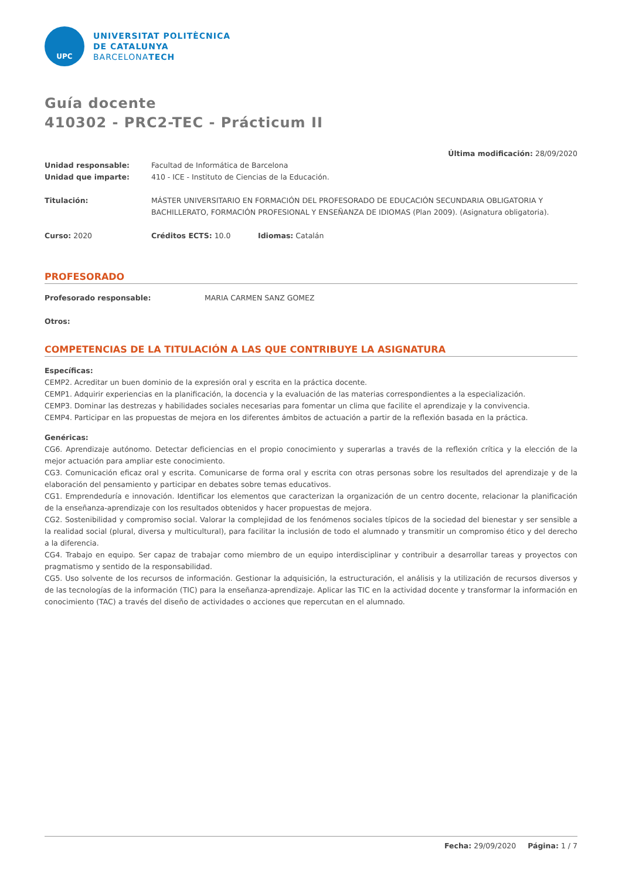UPC
UNIVERSITAT POLITÈCNICA
DE CATALUNYA
BARCELONATECH
Guía docente
410302 - PRC2-TEC - Prácticum II
Última modificación: 28/09/2020
Unidad responsable: Facultad de Informática de Barcelona
Unidad que imparte: 410 - ICE - Instituto de Ciencias de la Educación.
Titulación: MÁSTER UNIVERSITARIO EN FORMACIÓN DEL PROFESORADO DE EDUCACIÓN SECUNDARIA OBLIGATORIA Y BACHILLERATO, FORMACIÓN PROFESIONAL Y ENSEÑANZA DE IDIOMAS (Plan 2009). (Asignatura obligatoria).
Curso: 2020 Créditos ECTS: 10.0 Idiomas: Catalán
PROFESORADO
Profesorado responsable: MARIA CARMEN SANZ GOMEZ
Otros:
COMPETENCIAS DE LA TITULACIÓN A LAS QUE CONTRIBUYE LA ASIGNATURA
Específicas:
CEMP2. Acreditar un buen dominio de la expresión oral y escrita en la práctica docente.
CEMP1. Adquirir experiencias en la planificación, la docencia y la evaluación de las materias correspondientes a la especialización.
CEMP3. Dominar las destrezas y habilidades sociales necesarias para fomentar un clima que facilite el aprendizaje y la convivencia.
CEMP4. Participar en las propuestas de mejora en los diferentes ámbitos de actuación a partir de la reflexión basada en la práctica.
Genéricas:
CG6. Aprendizaje autónomo. Detectar deficiencias en el propio conocimiento y superarlas a través de la reflexión crítica y la elección de la mejor actuación para ampliar este conocimiento.
CG3. Comunicación eficaz oral y escrita. Comunicarse de forma oral y escrita con otras personas sobre los resultados del aprendizaje y de la elaboración del pensamiento y participar en debates sobre temas educativos.
CG1. Emprendeduría e innovación. Identificar los elementos que caracterizan la organización de un centro docente, relacionar la planificación de la enseñanza-aprendizaje con los resultados obtenidos y hacer propuestas de mejora.
CG2. Sostenibilidad y compromiso social. Valorar la complejidad de los fenómenos sociales típicos de la sociedad del bienestar y ser sensible a la realidad social (plural, diversa y multicultural), para facilitar la inclusión de todo el alumnado y transmitir un compromiso ético y del derecho a la diferencia.
CG4. Trabajo en equipo. Ser capaz de trabajar como miembro de un equipo interdisciplinar y contribuir a desarrollar tareas y proyectos con pragmatismo y sentido de la responsabilidad.
CG5. Uso solvente de los recursos de información. Gestionar la adquisición, la estructuración, el análisis y la utilización de recursos diversos y de las tecnologías de la información (TIC) para la enseñanza-aprendizaje. Aplicar las TIC en la actividad docente y transformar la información en conocimiento (TAC) a través del diseño de actividades o acciones que repercutan en el alumnado.
Fecha: 29/09/2020 Página: 1 / 7